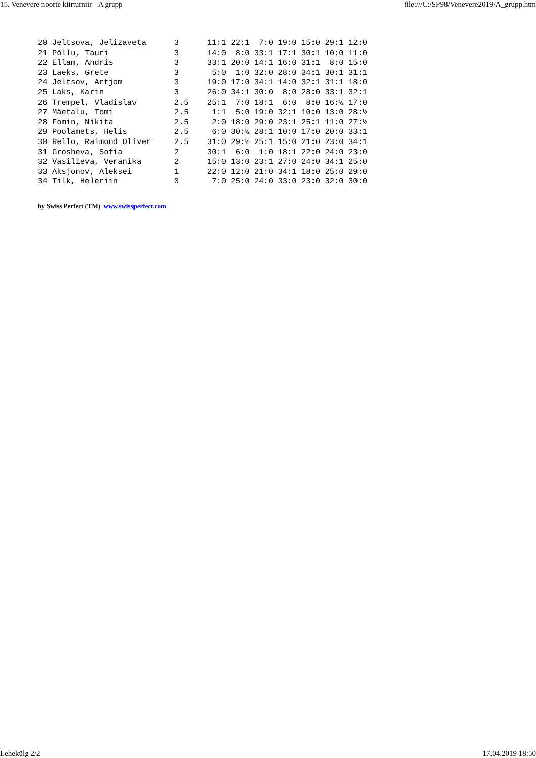15. Venevere noorte kiirturniir - A grupp file:///C:/SP98/Venevere2019/A_grupp.htm
20 Jeltsova, Jelizaveta      3      11:1 22:1  7:0 19:0 15:0 29:1 12:0
21 Põllu, Tauri              3      14:0  8:0 33:1 17:1 30:1 10:0 11:0
22 Ellam, Andris             3      33:1 20:0 14:1 16:0 31:1  8:0 15:0
23 Laeks, Grete              3       5:0  1:0 32:0 28:0 34:1 30:1 31:1
24 Jeltsov, Artjom           3      19:0 17:0 34:1 14:0 32:1 31:1 18:0
25 Laks, Karin               3      26:0 34:1 30:0  8:0 28:0 33:1 32:1
26 Trempel, Vladislav        2.5    25:1  7:0 18:1  6:0  8:0 16:½ 17:0
27 Mäetalu, Tomi             2.5     1:1  5:0 19:0 32:1 10:0 13:0 28:½
28 Fomin, Nikita             2.5     2:0 18:0 29:0 23:1 25:1 11:0 27:½
29 Poolamets, Helis          2.5     6:0 30:½ 28:1 10:0 17:0 20:0 33:1
30 Rello, Raimond Oliver     2.5    31:0 29:½ 25:1 15:0 21:0 23:0 34:1
31 Grosheva, Sofia           2      30:1  6:0  1:0 18:1 22:0 24:0 23:0
32 Vasilieva, Veranika       2      15:0 13:0 23:1 27:0 24:0 34:1 25:0
33 Aksjonov, Aleksei         1      22:0 12:0 21:0 34:1 18:0 25:0 29:0
34 Tilk, Heleriin            0       7:0 25:0 24:0 33:0 23:0 32:0 30:0
by Swiss Perfect (TM) www.swissperfect.com
Lehekülg 2/2 17.04.2019 18:50